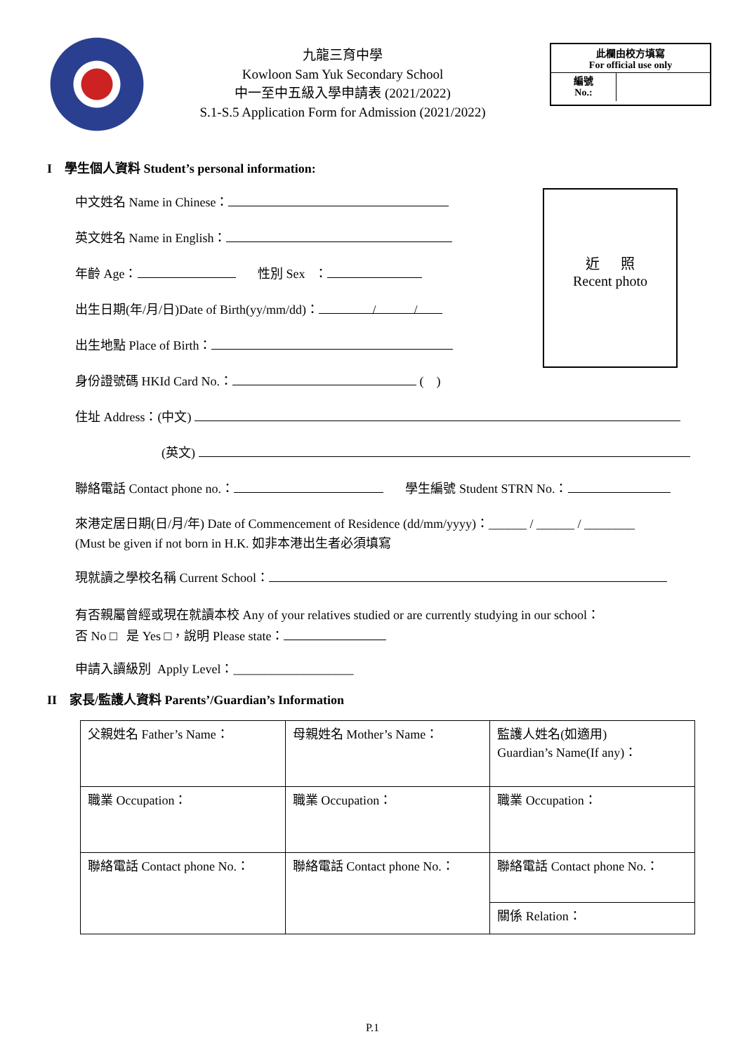九龍三育中學
Kowloon Sam Yuk Secondary School
中一至中五級入學申請表 (2021/2022)
S.1-S.5 Application Form for Admission (2021/2022)
此欄由校方填寫
For official use only
編號
No.:
I 學生個人資料 Student’s personal information:
近 照
Recent photo
中文姓名 Name in Chinese：
英文姓名 Name in English：
年齡 Age： 性別 Sex ：
出生日期(年/月/日)Date of Birth(yy/mm/dd)： / /
出生地點 Place of Birth：
身份證號碼 HKId Card No.： ( )
住址 Address：(中文)
(英文)
聯絡電話 Contact phone no.： 學生編號 Student STRN No.：
來港定居日期(日/月/年) Date of Commencement of Residence (dd/mm/yyyy)：______ / ______ / ________
(Must be given if not born in H.K. 如非本港出生者必須填寫
現就讀之學校名稱 Current School：
有否親屬曾經或現在就讀本校 Any of your relatives studied or are currently studying in our school：
否 No □ 是 Yes □，說明 Please state：
申請入讀級別 Apply Level：___________________
II 家長/監護人資料 Parents’/Guardian’s Information
| 父親姓名 Father’s Name： | 母親姓名 Mother’s Name： | 監護人姓名(如適用) Guardian’s Name(If any)： |
| 職業 Occupation： | 職業 Occupation： | 職業 Occupation： |
| 聯絡電話 Contact phone No.： | 聯絡電話 Contact phone No.： | 聯絡電話 Contact phone No.： |
| | | 關係 Relation： |
P.1